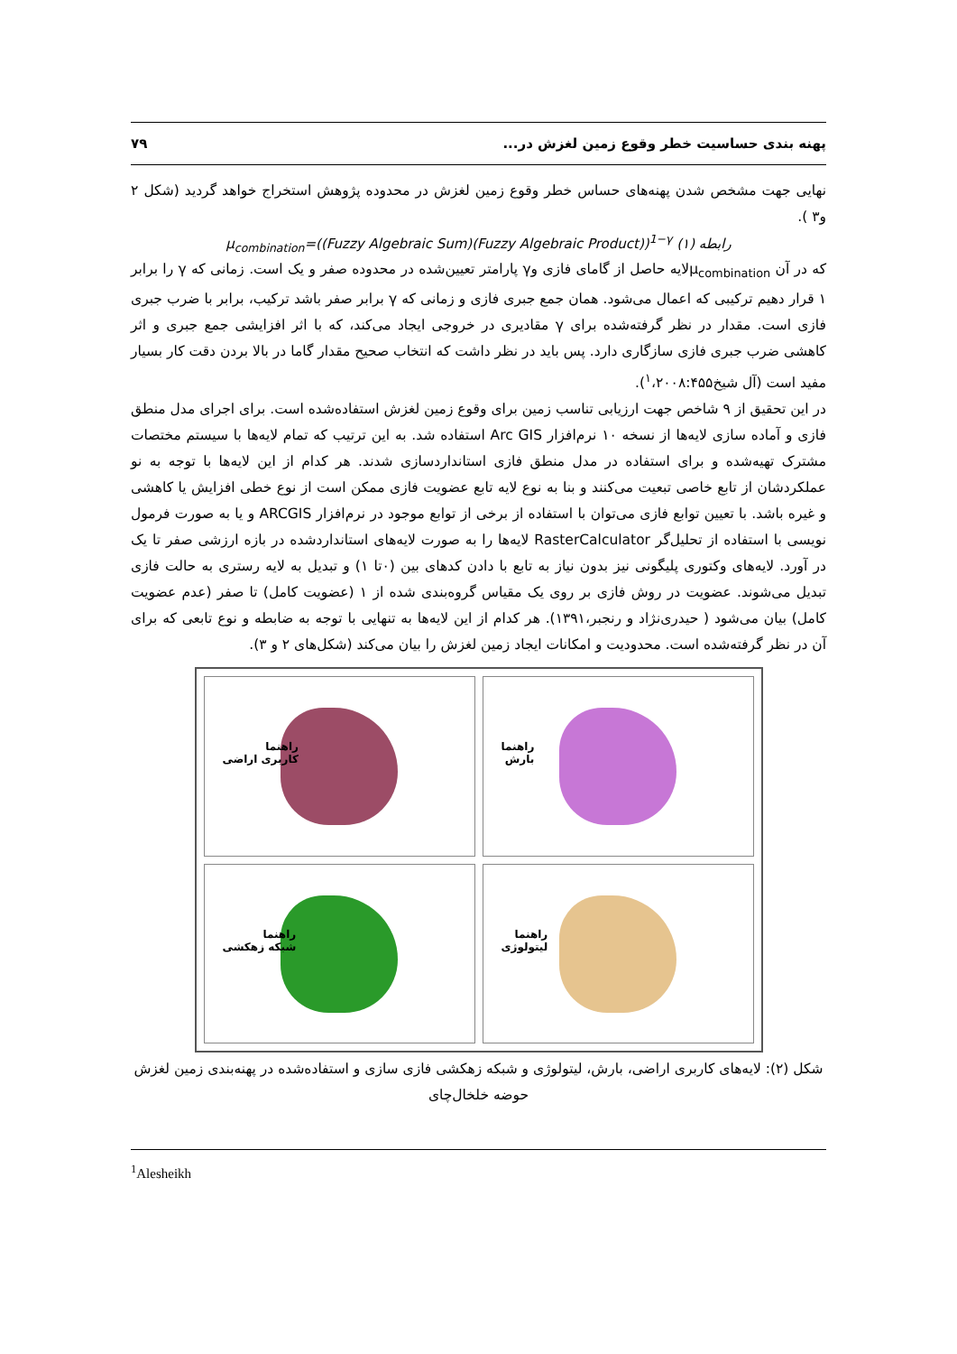پهنه بندی حساسیت خطر وقوع زمین لغزش در... ۷۹
نهایی جهت مشخص شدن پهنه‌های حساس خطر وقوع زمین لغزش در محدوده پژوهش استخراج خواهد گردید (شکل ۲ و۳ ).
رابطه (۱) μ<sub>combination</sub>=((Fuzzy Algebraic Sum)(Fuzzy Algebraic Product))<sup>1−γ</sup>
که در آن μ<sub>combination</sub>لایه حاصل از گامای فازی وγ پارامتر تعیین‌شده در محدوده صفر و یک است. زمانی که γ را برابر ۱ قرار دهیم ترکیبی که اعمال می‌شود. همان جمع جبری فازی و زمانی که γ برابر صفر باشد ترکیب، برابر با ضرب جبری فازی است. مقدار در نظر گرفته‌شده برای γ مقادیری در خروجی ایجاد می‌کند، که با اثر افزایشی جمع جبری و اثر کاهشی ضرب جبری فازی سازگاری دارد. پس باید در نظر داشت که انتخاب صحیح مقدار گاما در بالا بردن دقت کار بسیار مفید است (آل شیخ<sup>۱</sup>،۲۰۰۸:۴۵۵).
در این تحقیق از ۹ شاخص جهت ارزیابی تناسب زمین برای وقوع زمین لغزش استفاده‌شده است. برای اجرای مدل منطق فازی و آماده سازی لایه‌ها از نسخه ۱۰ نرم‌افزار Arc GIS استفاده شد. به این ترتیب که تمام لایه‌ها با سیستم مختصات مشترک تهیه‌شده و برای استفاده در مدل منطق فازی استانداردسازی شدند. هر کدام از این لایه‌ها با توجه به نو عملکردشان از تابع خاصی تبعیت می‌کنند و بنا به نوع لایه تابع عضویت فازی ممکن است از نوع خطی افزایش یا کاهشی و غیره باشد. با تعیین توابع فازی می‌توان با استفاده از برخی از توابع موجود در نرم‌افزار ARCGIS و یا به صورت فرمول نویسی با استفاده از تحلیل‌گر RasterCalculator لایه‌ها را به صورت لایه‌های استانداردشده در بازه ارزشی صفر تا یک در آورد. لایه‌های وکتوری پلیگونی نیز بدون نیاز به تابع با دادن کدهای بین (۰تا ۱) و تبدیل به لایه رستری به حالت فازی تبدیل می‌شوند. عضویت در روش فازی بر روی یک مقیاس گروه‌بندی شده از ۱ (عضویت کامل) تا صفر (عدم عضویت کامل) بیان می‌شود ( حیدری‌نژاد و رنجبر،۱۳۹۱). هر کدام از این لایه‌ها به تنهایی با توجه به ضابطه و نوع تابعی که برای آن در نظر گرفته‌شده است. محدودیت و امکانات ایجاد زمین لغزش را بیان می‌کند (شکل‌های ۲ و ۳).
راهنما
کاربری اراضی
راهنما
بارش
راهنما
شبکه زهکشی
راهنما
لیتولوژی
شکل (۲): لایه‌های کاربری اراضی، بارش، لیتولوژی و شبکه زهکشی فازی سازی و استفاده‌شده در پهنه‌بندی زمین لغزش حوضه خلخال‌چای
<sup>1</sup> Alesheikh